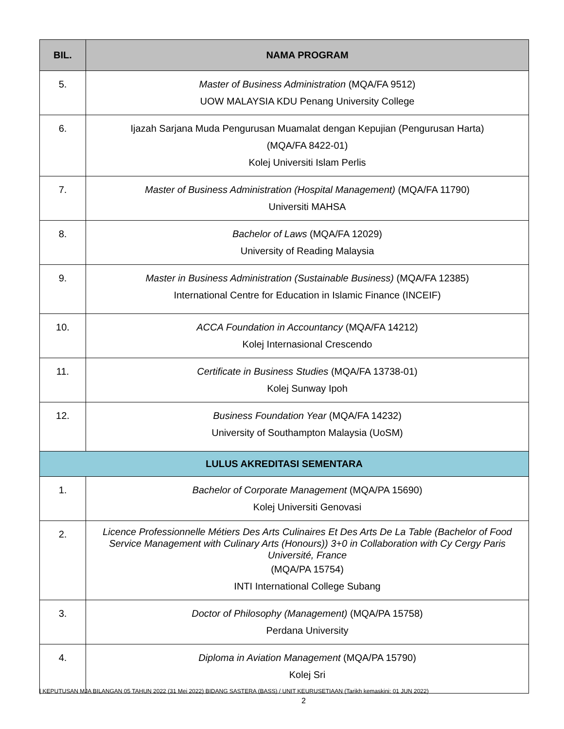| BIL. | NAMA PROGRAM |
| --- | --- |
| 5. | Master of Business Administration (MQA/FA 9512) UOW MALAYSIA KDU Penang University College |
| 6. | Ijazah Sarjana Muda Pengurusan Muamalat dengan Kepujian (Pengurusan Harta) (MQA/FA 8422-01) Kolej Universiti Islam Perlis |
| 7. | Master of Business Administration (Hospital Management) (MQA/FA 11790) Universiti MAHSA |
| 8. | Bachelor of Laws (MQA/FA 12029) University of Reading Malaysia |
| 9. | Master in Business Administration (Sustainable Business) (MQA/FA 12385) International Centre for Education in Islamic Finance (INCEIF) |
| 10. | ACCA Foundation in Accountancy (MQA/FA 14212) Kolej Internasional Crescendo |
| 11. | Certificate in Business Studies (MQA/FA 13738-01) Kolej Sunway Ipoh |
| 12. | Business Foundation Year (MQA/FA 14232) University of Southampton Malaysia (UoSM) |
| LULUS AKREDITASI SEMENTARA | |
| 1. | Bachelor of Corporate Management (MQA/PA 15690) Kolej Universiti Genovasi |
| 2. | Licence Professionnelle Métiers Des Arts Culinaires Et Des Arts De La Table (Bachelor of Food Service Management with Culinary Arts (Honours)) 3+0 in Collaboration with Cy Cergy Paris Université, France (MQA/PA 15754) INTI International College Subang |
| 3. | Doctor of Philosophy (Management) (MQA/PA 15758) Perdana University |
| 4. | Diploma in Aviation Management (MQA/PA 15790) Kolej Sri |
| KEPUTUSAN MJA BILANGAN 05 TAHUN 2022 (31 Mei 2022) BIDANG SASTERA (BASS) / UNIT KEURUSETIAAN (Tarikh kemaskini: 01 JUN 2022)
2